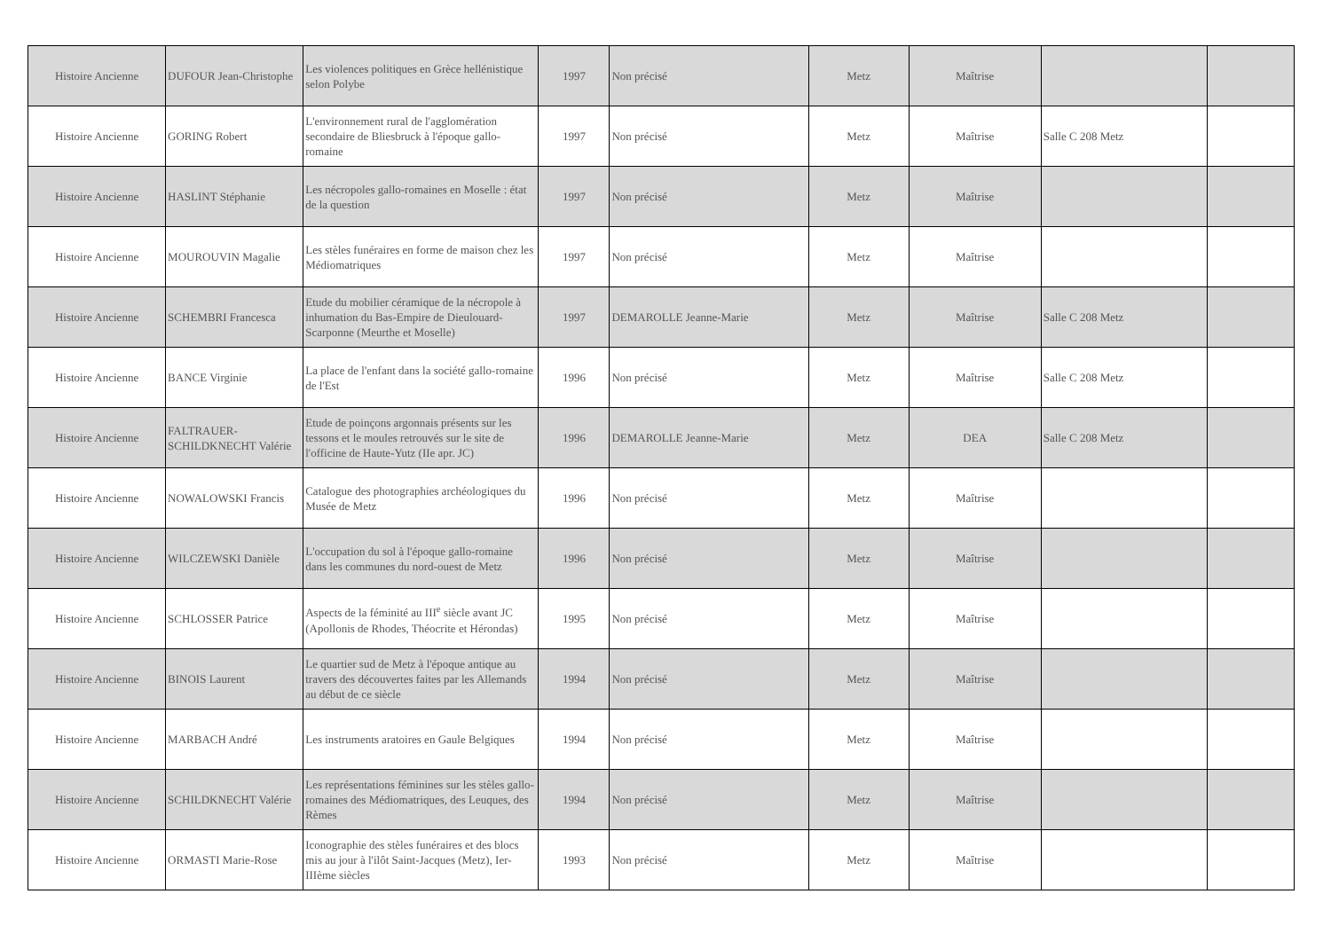| Histoire Ancienne | DUFOUR Jean-Christophe | Les violences politiques en Grèce hellénistique selon Polybe | 1997 | Non précisé | Metz | Maîtrise | | |
| Histoire Ancienne | GORING Robert | L'environnement rural de l'agglomération secondaire de Bliesbruck à l'époque gallo-romaine | 1997 | Non précisé | Metz | Maîtrise | Salle C 208 Metz | |
| Histoire Ancienne | HASLINT Stéphanie | Les nécropoles gallo-romaines en Moselle : état de la question | 1997 | Non précisé | Metz | Maîtrise | | |
| Histoire Ancienne | MOUROUVIN Magalie | Les stèles funéraires en forme de maison chez les Médiomatriques | 1997 | Non précisé | Metz | Maîtrise | | |
| Histoire Ancienne | SCHEMBRI Francesca | Etude du mobilier céramique de la nécropole à inhumation du Bas-Empire de Dieulouard-Scarponne (Meurthe et Moselle) | 1997 | DEMAROLLE Jeanne-Marie | Metz | Maîtrise | Salle C 208 Metz | |
| Histoire Ancienne | BANCE Virginie | La place de l'enfant dans la société gallo-romaine de l'Est | 1996 | Non précisé | Metz | Maîtrise | Salle C 208 Metz | |
| Histoire Ancienne | FALTRAUER-SCHILDKNECHT Valérie | Etude de poinçons argonnais présents sur les tessons et le moules retrouvés sur le site de l'officine de Haute-Yutz (IIe apr. JC) | 1996 | DEMAROLLE Jeanne-Marie | Metz | DEA | Salle C 208 Metz | |
| Histoire Ancienne | NOWALOWSKI Francis | Catalogue des photographies archéologiques du Musée de Metz | 1996 | Non précisé | Metz | Maîtrise | | |
| Histoire Ancienne | WILCZEWSKI Danièle | L'occupation du sol à l'époque gallo-romaine dans les communes du nord-ouest de Metz | 1996 | Non précisé | Metz | Maîtrise | | |
| Histoire Ancienne | SCHLOSSER Patrice | Aspects de la féminité au III<sup>e</sup> siècle avant JC (Apollonis de Rhodes, Théocrite et Hérondas) | 1995 | Non précisé | Metz | Maîtrise | | |
| Histoire Ancienne | BINOIS Laurent | Le quartier sud de Metz à l'époque antique au travers des découvertes faites par les Allemands au début de ce siècle | 1994 | Non précisé | Metz | Maîtrise | | |
| Histoire Ancienne | MARBACH André | Les instruments aratoires en Gaule Belgiques | 1994 | Non précisé | Metz | Maîtrise | | |
| Histoire Ancienne | SCHILDKNECHT Valérie | Les représentations féminines sur les stèles gallo-romaines des Médiomatriques, des Leuques, des Rèmes | 1994 | Non précisé | Metz | Maîtrise | | |
| Histoire Ancienne | ORMASTI Marie-Rose | Iconographie des stèles funéraires et des blocs mis au jour à l'ilôt Saint-Jacques (Metz), Ier-IIIème siècles | 1993 | Non précisé | Metz | Maîtrise | | |